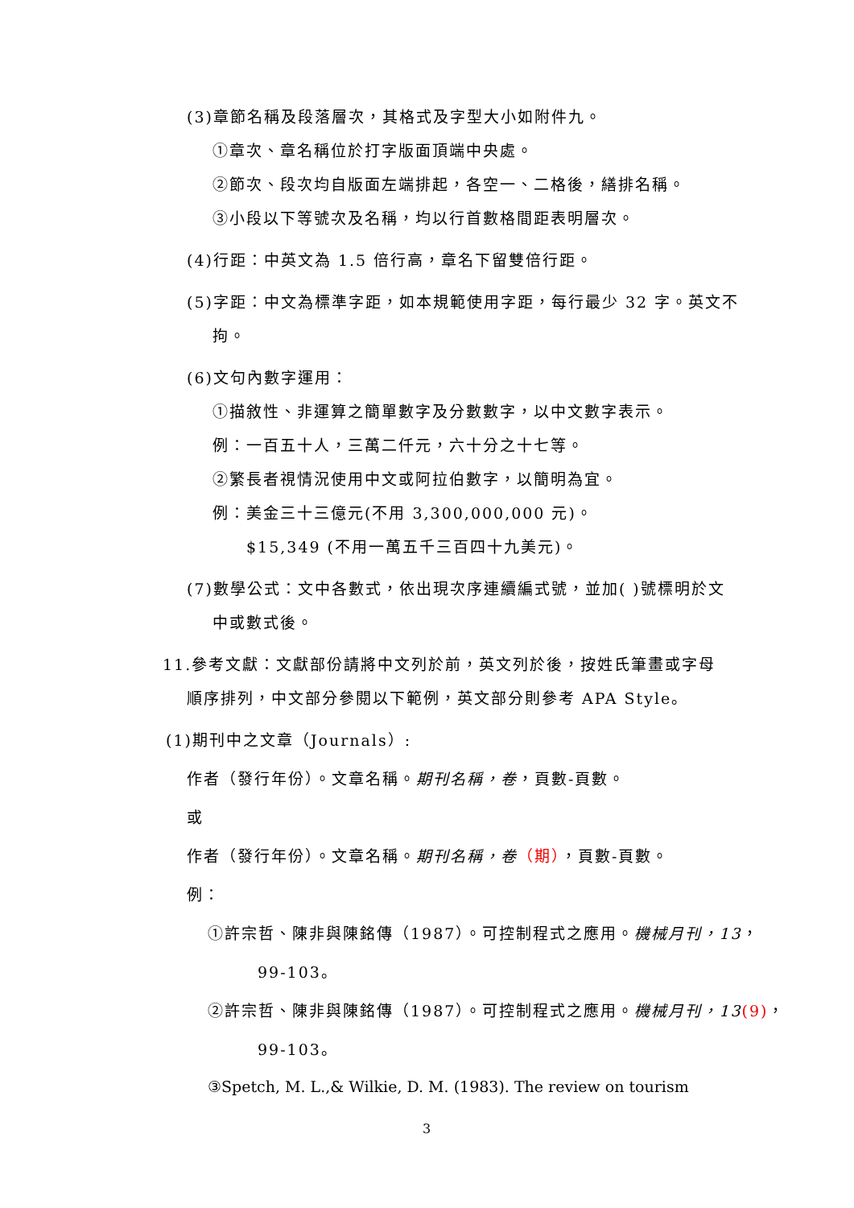(3)章節名稱及段落層次，其格式及字型大小如附件九。
①章次、章名稱位於打字版面頂端中央處。
②節次、段次均自版面左端排起，各空一、二格後，繕排名稱。
③小段以下等號次及名稱，均以行首數格間距表明層次。
(4)行距：中英文為 1.5 倍行高，章名下留雙倍行距。
(5)字距：中文為標準字距，如本規範使用字距，每行最少 32 字。英文不
拘。
(6)文句內數字運用：
①描敘性、非運算之簡單數字及分數數字，以中文數字表示。
例：一百五十人，三萬二仟元，六十分之十七等。
②繁長者視情況使用中文或阿拉伯數字，以簡明為宜。
例：美金三十三億元(不用 3,300,000,000 元)。
$15,349 (不用一萬五千三百四十九美元)。
(7)數學公式：文中各數式，依出現次序連續編式號，並加( )號標明於文
中或數式後。
11.參考文獻：文獻部份請將中文列於前，英文列於後，按姓氏筆畫或字母
順序排列，中文部分參閱以下範例，英文部分則參考 APA Style。
(1)期刊中之文章（Journals）:
作者（發行年份）。文章名稱。期刊名稱，卷，頁數-頁數。
或
作者（發行年份）。文章名稱。期刊名稱，卷（期），頁數-頁數。
例：
①許宗哲、陳非與陳銘傳（1987）。可控制程式之應用。機械月刊，13，
99-103。
②許宗哲、陳非與陳銘傳（1987）。可控制程式之應用。機械月刊，13(9)，
99-103。
③Spetch, M. L.,& Wilkie, D. M. (1983). The review on tourism
3